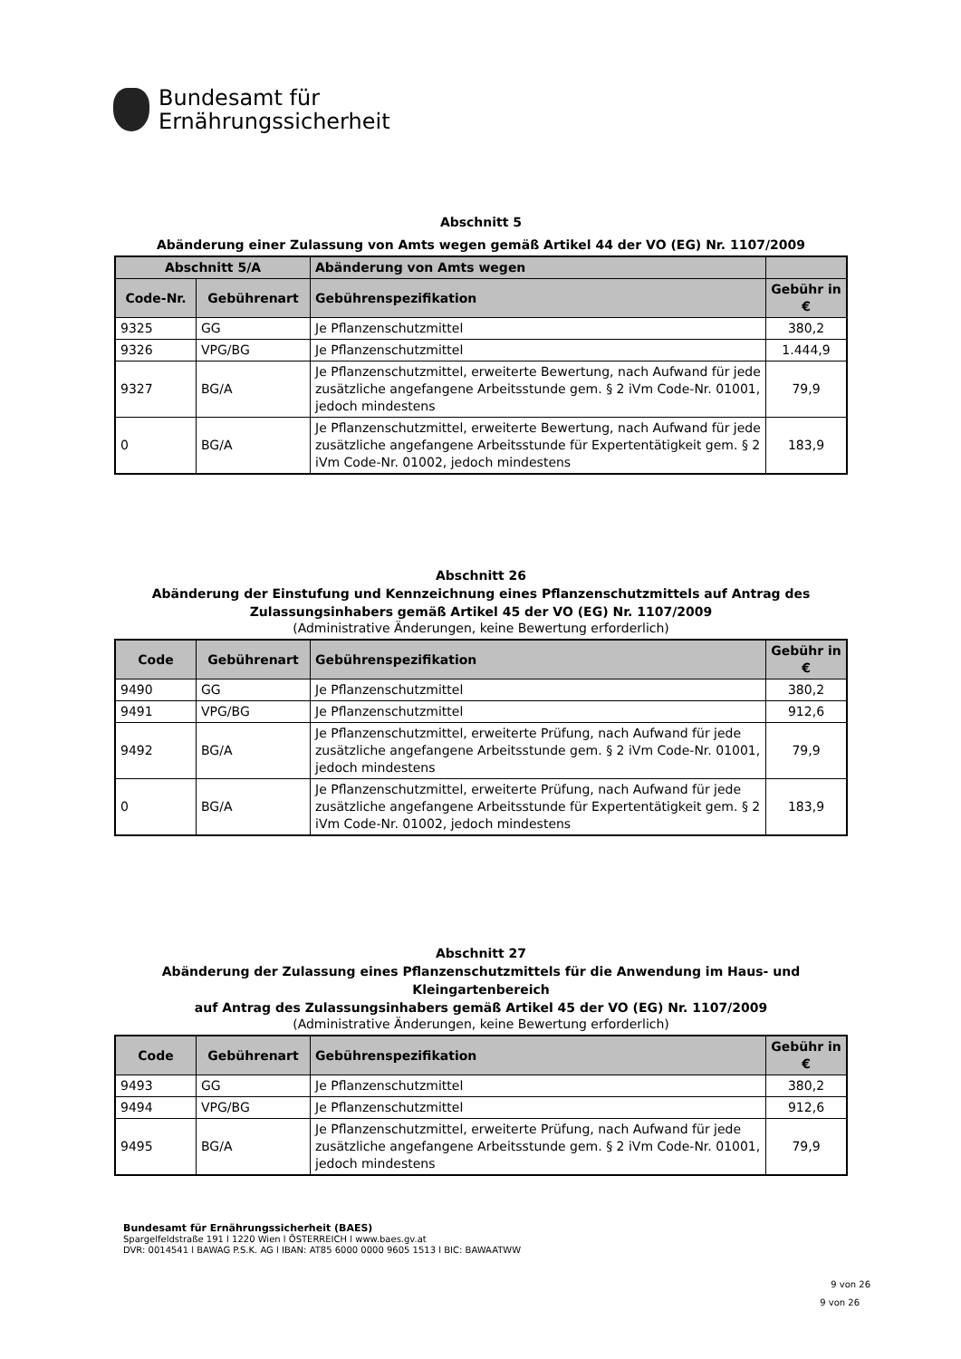Bundesamt für
Ernährungssicherheit
Abschnitt 5
Abänderung einer Zulassung von Amts wegen gemäß Artikel 44 der VO (EG) Nr. 1107/2009
| Abschnitt 5/A | | Abänderung von Amts wegen | |
| --- | --- | --- | --- |
| Code-Nr. | Gebührenart | Gebührenspezifikation | Gebühr in € |
| 9325 | GG | Je Pflanzenschutzmittel | 380,2 |
| 9326 | VPG/BG | Je Pflanzenschutzmittel | 1.444,9 |
| 9327 | BG/A | Je Pflanzenschutzmittel, erweiterte Bewertung, nach Aufwand für jede zusätzliche angefangene Arbeitsstunde gem. § 2 iVm Code-Nr. 01001, jedoch mindestens | 79,9 |
| 0 | BG/A | Je Pflanzenschutzmittel, erweiterte Bewertung, nach Aufwand für jede zusätzliche angefangene Arbeitsstunde für Expertentätigkeit gem. § 2 iVm Code-Nr. 01002, jedoch mindestens | 183,9 |
Abschnitt 26
Abänderung der Einstufung und Kennzeichnung eines Pflanzenschutzmittels auf Antrag des Zulassungsinhabers gemäß Artikel 45 der VO (EG) Nr. 1107/2009
(Administrative Änderungen, keine Bewertung erforderlich)
| Code | Gebührenart | Gebührenspezifikation | Gebühr in € |
| --- | --- | --- | --- |
| 9490 | GG | Je Pflanzenschutzmittel | 380,2 |
| 9491 | VPG/BG | Je Pflanzenschutzmittel | 912,6 |
| 9492 | BG/A | Je Pflanzenschutzmittel, erweiterte Prüfung, nach Aufwand für jede zusätzliche angefangene Arbeitsstunde gem. § 2 iVm Code-Nr. 01001, jedoch mindestens | 79,9 |
| 0 | BG/A | Je Pflanzenschutzmittel, erweiterte Prüfung, nach Aufwand für jede zusätzliche angefangene Arbeitsstunde für Expertentätigkeit gem. § 2 iVm Code-Nr. 01002, jedoch mindestens | 183,9 |
Abschnitt 27
Abänderung der Zulassung eines Pflanzenschutzmittels für die Anwendung im Haus- und Kleingartenbereich
auf Antrag des Zulassungsinhabers gemäß Artikel 45 der VO (EG) Nr. 1107/2009
(Administrative Änderungen, keine Bewertung erforderlich)
| Code | Gebührenart | Gebührenspezifikation | Gebühr in € |
| --- | --- | --- | --- |
| 9493 | GG | Je Pflanzenschutzmittel | 380,2 |
| 9494 | VPG/BG | Je Pflanzenschutzmittel | 912,6 |
| 9495 | BG/A | Je Pflanzenschutzmittel, erweiterte Prüfung, nach Aufwand für jede zusätzliche angefangene Arbeitsstunde gem. § 2 iVm Code-Nr. 01001, jedoch mindestens | 79,9 |
Bundesamt für Ernährungssicherheit (BAES)
Spargelfeldstraße 191 l 1220 Wien l ÖSTERREICH l www.baes.gv.at
DVR: 0014541 l BAWAG P.S.K. AG l IBAN: AT85 6000 0000 9605 1513 l BIC: BAWAATWW
9 von 26
9 von 26